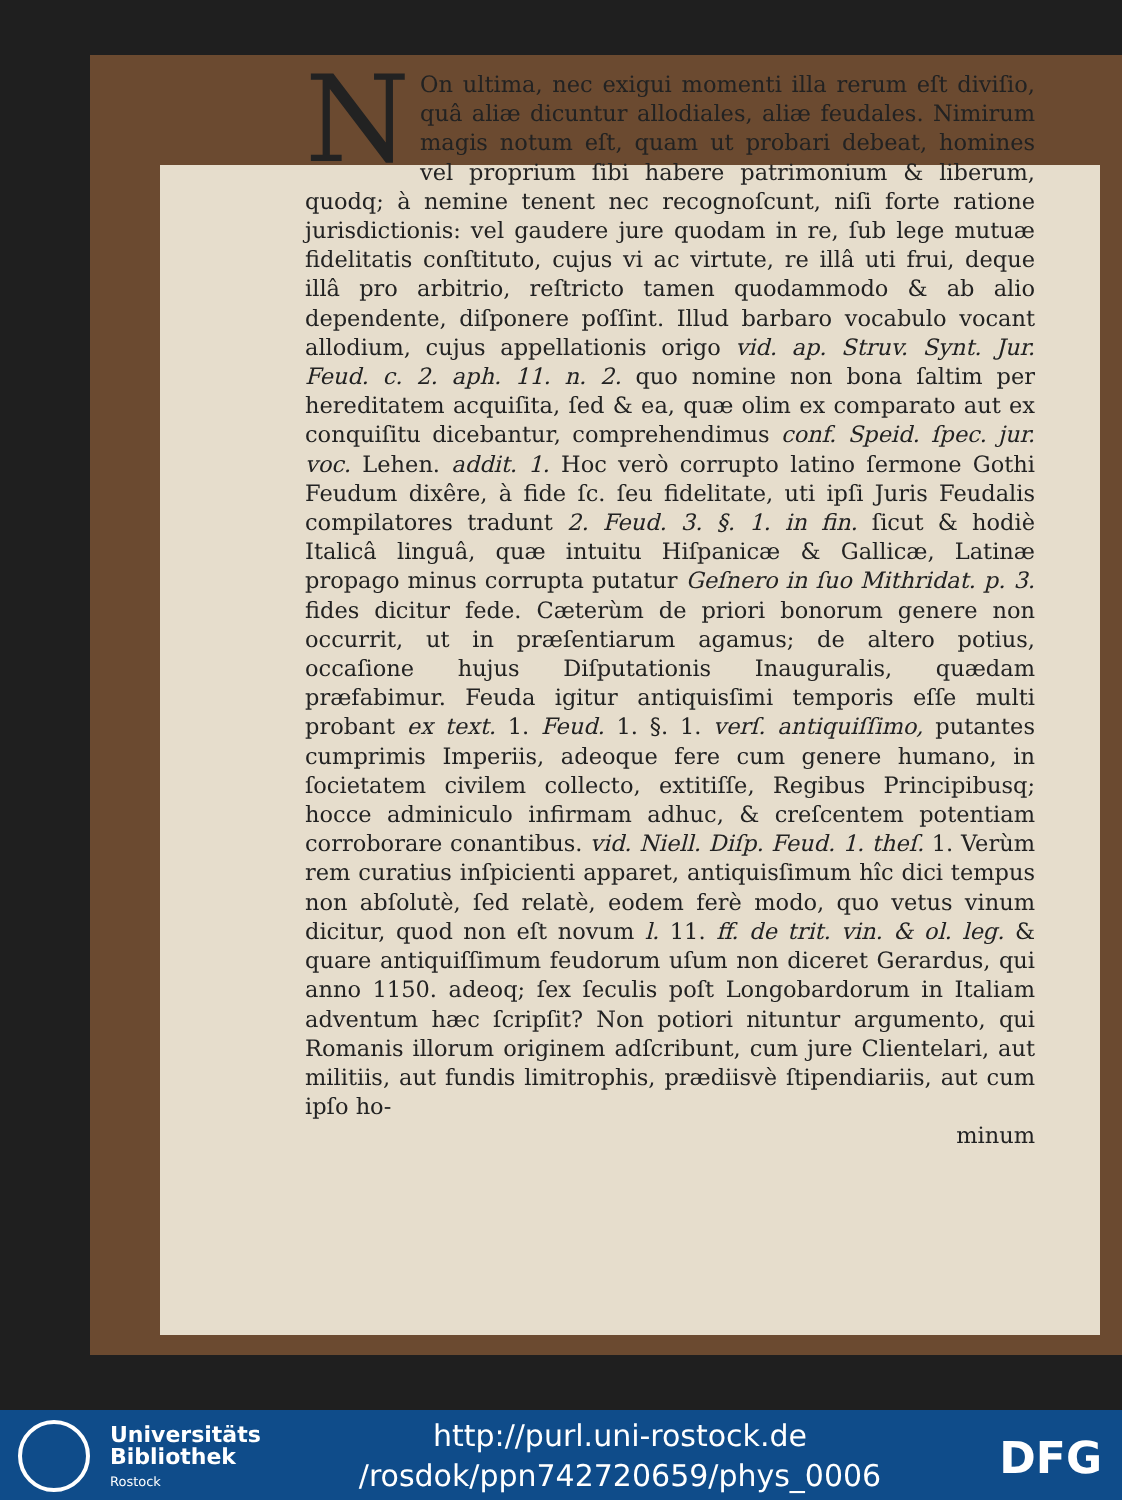NOn ultima, nec exigui momenti illa rerum eſt diviſio, quâ aliæ dicuntur allodiales, aliæ feudales. Nimirum magis notum eſt, quam ut probari debeat, homines vel proprium ſibi habere patrimonium & liberum, quodq; à nemine tenent nec recognoſcunt, niſi forte ratione jurisdictionis: vel gaudere jure quodam in re, ſub lege mutuæ fidelitatis conſtituto, cujus vi ac virtute, re illâ uti frui, deque illâ pro arbitrio, reſtricto tamen quodammodo & ab alio dependente, diſponere poſſint. Illud barbaro vocabulo vocant allodium, cujus appellationis origo vid. ap. Struv. Synt. Jur. Feud. c. 2. aph. 11. n. 2. quo nomine non bona ſaltim per hereditatem acquiſita, ſed & ea, quæ olim ex comparato aut ex conquiſitu dicebantur, comprehendimus conf. Speid. ſpec. jur. voc. Lehen. addit. 1. Hoc verò corrupto latino ſermone Gothi Feudum dixêre, à fide ſc. ſeu fidelitate, uti ipſi Juris Feudalis compilatores tradunt 2. Feud. 3. §. 1. in fin. ſicut & hodiè Italicâ linguâ, quæ intuitu Hiſpanicæ & Gallicæ, Latinæ propago minus corrupta putatur Geſnero in ſuo Mithridat. p. 3. fides dicitur fede. Cæterùm de priori bonorum genere non occurrit, ut in præſentiarum agamus; de altero potius, occaſione hujus Diſputationis Inauguralis, quædam præfabimur. Feuda igitur antiquisſimi temporis eſſe multi probant ex text. 1. Feud. 1. §. 1. verſ. antiquiſſimo, putantes cumprimis Imperiis, adeoque fere cum genere humano, in ſocietatem civilem collecto, extitiſſe, Regibus Principibusq; hocce adminiculo infirmam adhuc, & creſcentem potentiam corroborare conantibus. vid. Niell. Diſp. Feud. 1. theſ. 1. Verùm rem curatius inſpicienti apparet, antiquisſimum hîc dici tempus non abſolutè, ſed relatè, eodem ferè modo, quo vetus vinum dicitur, quod non eſt novum l. 11. ff. de trit. vin. & ol. leg. & quare antiquiſſimum feudorum uſum non diceret Gerardus, qui anno 1150. adeoq; ſex ſeculis poſt Longobardorum in Italiam adventum hæc ſcripſit? Non potiori nituntur argumento, qui Romanis illorum originem adſcribunt, cum jure Clientelari, aut militiis, aut fundis limitrophis, prædiisvè ſtipendiariis, aut cum ipſo ho-
minum
Universitäts
Bibliothek
Rostock
http://purl.uni-rostock.de
/rosdok/ppn742720659/phys_0006
DFG